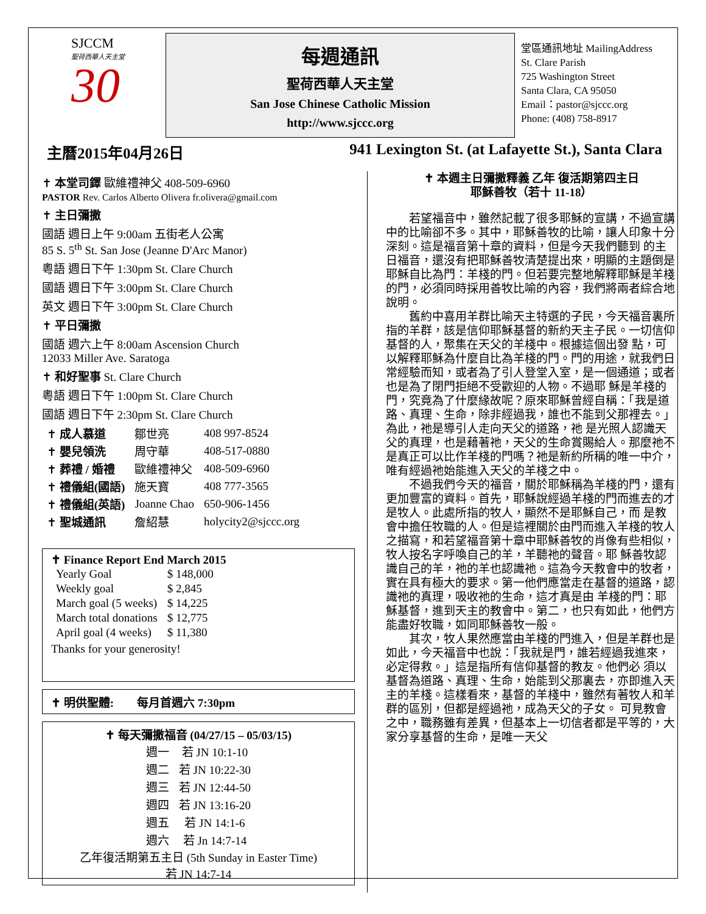SJCCM
聖荷西華人天主堂
30
每週通訊
聖荷西華人天主堂
San Jose Chinese Catholic Mission
http://www.sjccc.org
堂區通訊地址 MailingAddress
St. Clare Parish
725 Washington Street
Santa Clara, CA 95050
Email：pastor@sjccc.org
Phone: (408) 758-8917
主曆2015年04月26日 941 Lexington St. (at Lafayette St.), Santa Clara
✝ 本堂司鐸 歐維禮神父 408-509-6960
PASTOR Rev. Carlos Alberto Olivera fr.olivera@gmail.com
✝ 主日彌撒
國語 週日上午 9:00am 五街老人公寓
85 S. 5<sup>th</sup> St. San Jose (Jeanne D'Arc Manor)
粵語 週日下午 1:30pm St. Clare Church
國語 週日下午 3:00pm St. Clare Church
英文 週日下午 3:00pm St. Clare Church
✝ 平日彌撒
國語 週六上午 8:00am Ascension Church
12033 Miller Ave. Saratoga
✝ 和好聖事 St. Clare Church
粵語 週日下午 1:00pm St. Clare Church
國語 週日下午 2:30pm St. Clare Church
| ✝ 成人慕道 | 鄒世亮 | 408 997-8524 |
| ✝ 嬰兒領洗 | 周守華 | 408-517-0880 |
| ✝ 葬禮 / 婚禮 | 歐維禮神父 | 408-509-6960 |
| ✝ 禮儀組(國語) | 施天寶 | 408 777-3565 |
| ✝ 禮儀組(英語) | Joanne Chao | 650-906-1456 |
| ✝ 聖城通訊 | 詹紹慧 | holycity2@sjccc.org |
✝ Finance Report End March 2015
| Yearly Goal | $ 148,000 |
| Weekly goal | $ 2,845 |
| March goal (5 weeks) | $ 14,225 |
| March total donations | $ 12,775 |
| April goal (4 weeks) | $ 11,380 |
Thanks for your generosity!
✝ 明供聖體: 每月首週六 7:30pm
✝ 每天彌撒福音 (04/27/15 – 05/03/15)
| 週一 | 若 JN 10:1-10 |
| 週二 | 若 JN 10:22-30 |
| 週三 | 若 JN 12:44-50 |
| 週四 | 若 JN 13:16-20 |
| 週五 | 若 JN 14:1-6 |
| 週六 | 若 Jn 14:7-14 |
乙年復活期第五主日 (5th Sunday in Easter Time)
若 JN 14:7-14
✝ 本週主日彌撒釋義 乙年 復活期第四主日
耶穌善牧（若十 11-18）
若望福音中，雖然記載了很多耶穌的宣講，不過宣講中的比喻卻不多。其中，耶穌善牧的比喻，讓人印象十分深刻。這是福音第十章的資料，但是今天我們聽到 的主日福音，還沒有把耶穌善牧清楚提出來，明顯的主題倒是耶穌自比為門：羊棧的門。但若要完整地解釋耶穌是羊棧的門，必須同時採用善牧比喻的內容，我們將兩者綜合地說明。
舊約中喜用羊群比喻天主特選的子民，今天福音裏所指的羊群，該是信仰耶穌基督的新約天主子民。一切信仰基督的人，聚集在天父的羊棧中。根據這個出發 點，可以解釋耶穌為什麼自比為羊棧的門。門的用途，就我們日常經驗而知，或者為了引人登堂入室，是一個通道；或者也是為了閉門拒絕不受歡迎的人物。不過耶 穌是羊棧的門，究竟為了什麼緣故呢？原來耶穌曾經自稱：「我是道路、真理、生命，除非經過我，誰也不能到父那裡去。」為此，祂是導引人走向天父的道路，祂 是光照人認識天父的真理，也是藉著祂，天父的生命賞賜給人。那麼祂不是真正可以比作羊棧的門嗎？祂是新約所稱的唯一中介，唯有經過祂始能進入天父的羊棧之中。
不過我們今天的福音，關於耶穌稱為羊棧的門，還有更加豐富的資料。首先，耶穌說經過羊棧的門而進去的才是牧人。此處所指的牧人，顯然不是耶穌自己，而 是教會中擔任牧職的人。但是這裡關於由門而進入羊棧的牧人之描寫，和若望福音第十章中耶穌善牧的肖像有些相似，牧人按名字呼喚自己的羊，羊聽祂的聲音。耶 穌善牧認識自己的羊，祂的羊也認識祂。這為今天教會中的牧者，實在具有極大的要求。第一他們應當走在基督的道路，認識祂的真理，吸收祂的生命，這才真是由 羊棧的門：耶穌基督，進到天主的教會中。第二，也只有如此，他們方能盡好牧職，如同耶穌善牧一般。
其次，牧人果然應當由羊棧的門進入，但是羊群也是如此，今天福音中也說：「我就是門，誰若經過我進來，必定得救。」這是指所有信仰基督的教友。他們必 須以基督為道路、真理、生命，始能到父那裏去，亦即進入天主的羊棧。這樣看來，基督的羊棧中，雖然有著牧人和羊群的區別，但都是經過祂，成為天父的子女。 可見教會之中，職務雖有差異，但基本上一切信者都是平等的，大家分享基督的生命，是唯一天父